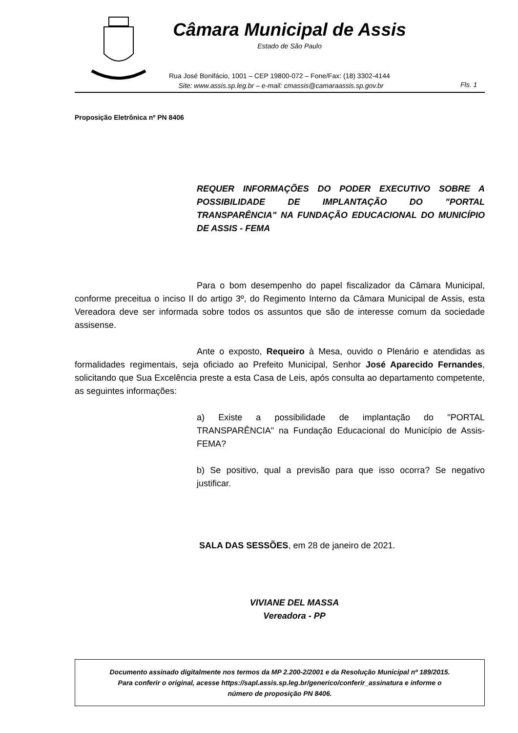Câmara Municipal de Assis
Estado de São Paulo
Rua José Bonifácio, 1001 – CEP 19800-072 – Fone/Fax: (18) 3302-4144
Site: www.assis.sp.leg.br – e-mail: cmassis@camaraassis.sp.gov.br
Fls. 1
Proposição Eletrônica nº PN 8406
REQUER INFORMAÇÕES DO PODER EXECUTIVO SOBRE A POSSIBILIDADE DE IMPLANTAÇÃO DO "PORTAL TRANSPARÊNCIA" NA FUNDAÇÃO EDUCACIONAL DO MUNICÍPIO DE ASSIS - FEMA
Para o bom desempenho do papel fiscalizador da Câmara Municipal, conforme preceitua o inciso II do artigo 3º, do Regimento Interno da Câmara Municipal de Assis, esta Vereadora deve ser informada sobre todos os assuntos que são de interesse comum da sociedade assisense.
Ante o exposto, Requeiro à Mesa, ouvido o Plenário e atendidas as formalidades regimentais, seja oficiado ao Prefeito Municipal, Senhor José Aparecido Fernandes, solicitando que Sua Excelência preste a esta Casa de Leis, após consulta ao departamento competente, as seguintes informações:
a) Existe a possibilidade de implantação do "PORTAL TRANSPARÊNCIA" na Fundação Educacional do Município de Assis- FEMA?
b) Se positivo, qual a previsão para que isso ocorra? Se negativo justificar.
SALA DAS SESSÕES, em 28 de janeiro de 2021.
VIVIANE DEL MASSA
Vereadora - PP
Documento assinado digitalmente nos termos da MP 2.200-2/2001 e da Resolução Municipal nº 189/2015.
Para conferir o original, acesse https://sapl.assis.sp.leg.br/generico/conferir_assinatura e informe o
número de proposição PN 8406.